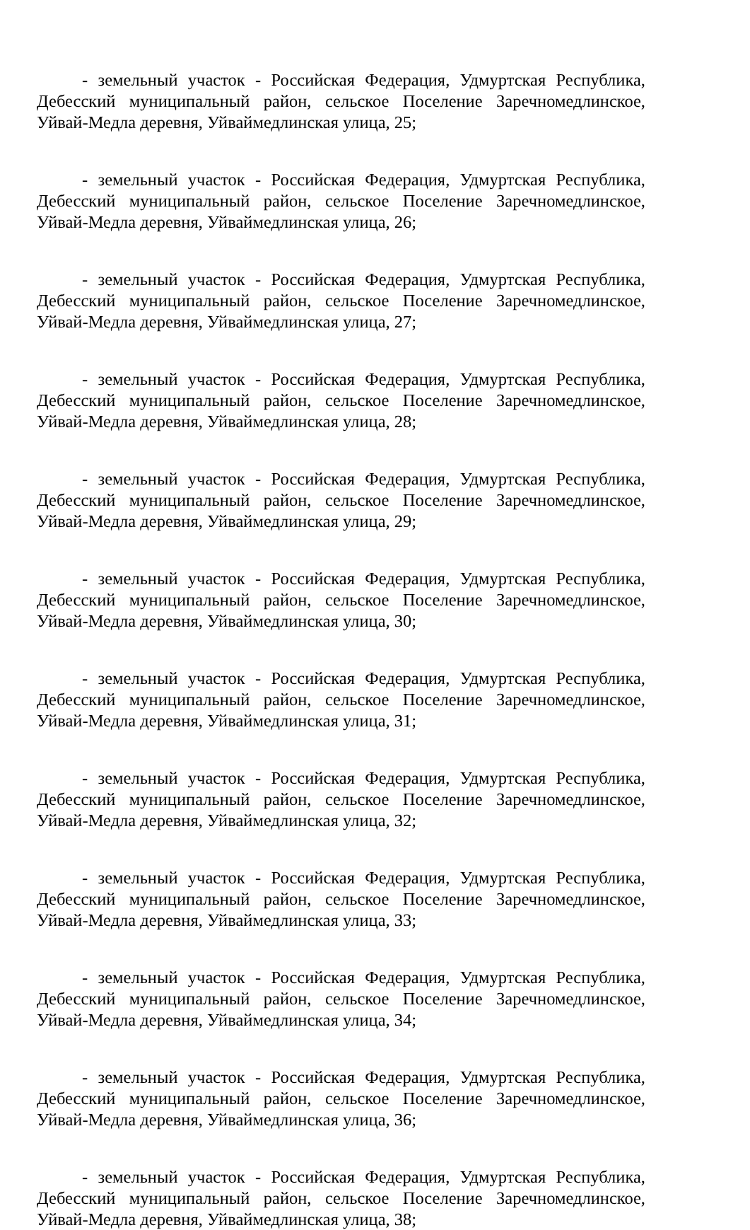- земельный участок - Российская Федерация, Удмуртская Республика, Дебесский муниципальный район, сельское Поселение Заречномедлинское, Уйвай-Медла деревня, Уйваймедлинская улица, 25;
- земельный участок - Российская Федерация, Удмуртская Республика, Дебесский муниципальный район, сельское Поселение Заречномедлинское, Уйвай-Медла деревня, Уйваймедлинская улица, 26;
- земельный участок - Российская Федерация, Удмуртская Республика, Дебесский муниципальный район, сельское Поселение Заречномедлинское, Уйвай-Медла деревня, Уйваймедлинская улица, 27;
- земельный участок - Российская Федерация, Удмуртская Республика, Дебесский муниципальный район, сельское Поселение Заречномедлинское, Уйвай-Медла деревня, Уйваймедлинская улица, 28;
- земельный участок - Российская Федерация, Удмуртская Республика, Дебесский муниципальный район, сельское Поселение Заречномедлинское, Уйвай-Медла деревня, Уйваймедлинская улица, 29;
- земельный участок - Российская Федерация, Удмуртская Республика, Дебесский муниципальный район, сельское Поселение Заречномедлинское, Уйвай-Медла деревня, Уйваймедлинская улица, 30;
- земельный участок - Российская Федерация, Удмуртская Республика, Дебесский муниципальный район, сельское Поселение Заречномедлинское, Уйвай-Медла деревня, Уйваймедлинская улица, 31;
- земельный участок - Российская Федерация, Удмуртская Республика, Дебесский муниципальный район, сельское Поселение Заречномедлинское, Уйвай-Медла деревня, Уйваймедлинская улица, 32;
- земельный участок - Российская Федерация, Удмуртская Республика, Дебесский муниципальный район, сельское Поселение Заречномедлинское, Уйвай-Медла деревня, Уйваймедлинская улица, 33;
- земельный участок - Российская Федерация, Удмуртская Республика, Дебесский муниципальный район, сельское Поселение Заречномедлинское, Уйвай-Медла деревня, Уйваймедлинская улица, 34;
- земельный участок - Российская Федерация, Удмуртская Республика, Дебесский муниципальный район, сельское Поселение Заречномедлинское, Уйвай-Медла деревня, Уйваймедлинская улица, 36;
- земельный участок - Российская Федерация, Удмуртская Республика, Дебесский муниципальный район, сельское Поселение Заречномедлинское, Уйвай-Медла деревня, Уйваймедлинская улица, 38;